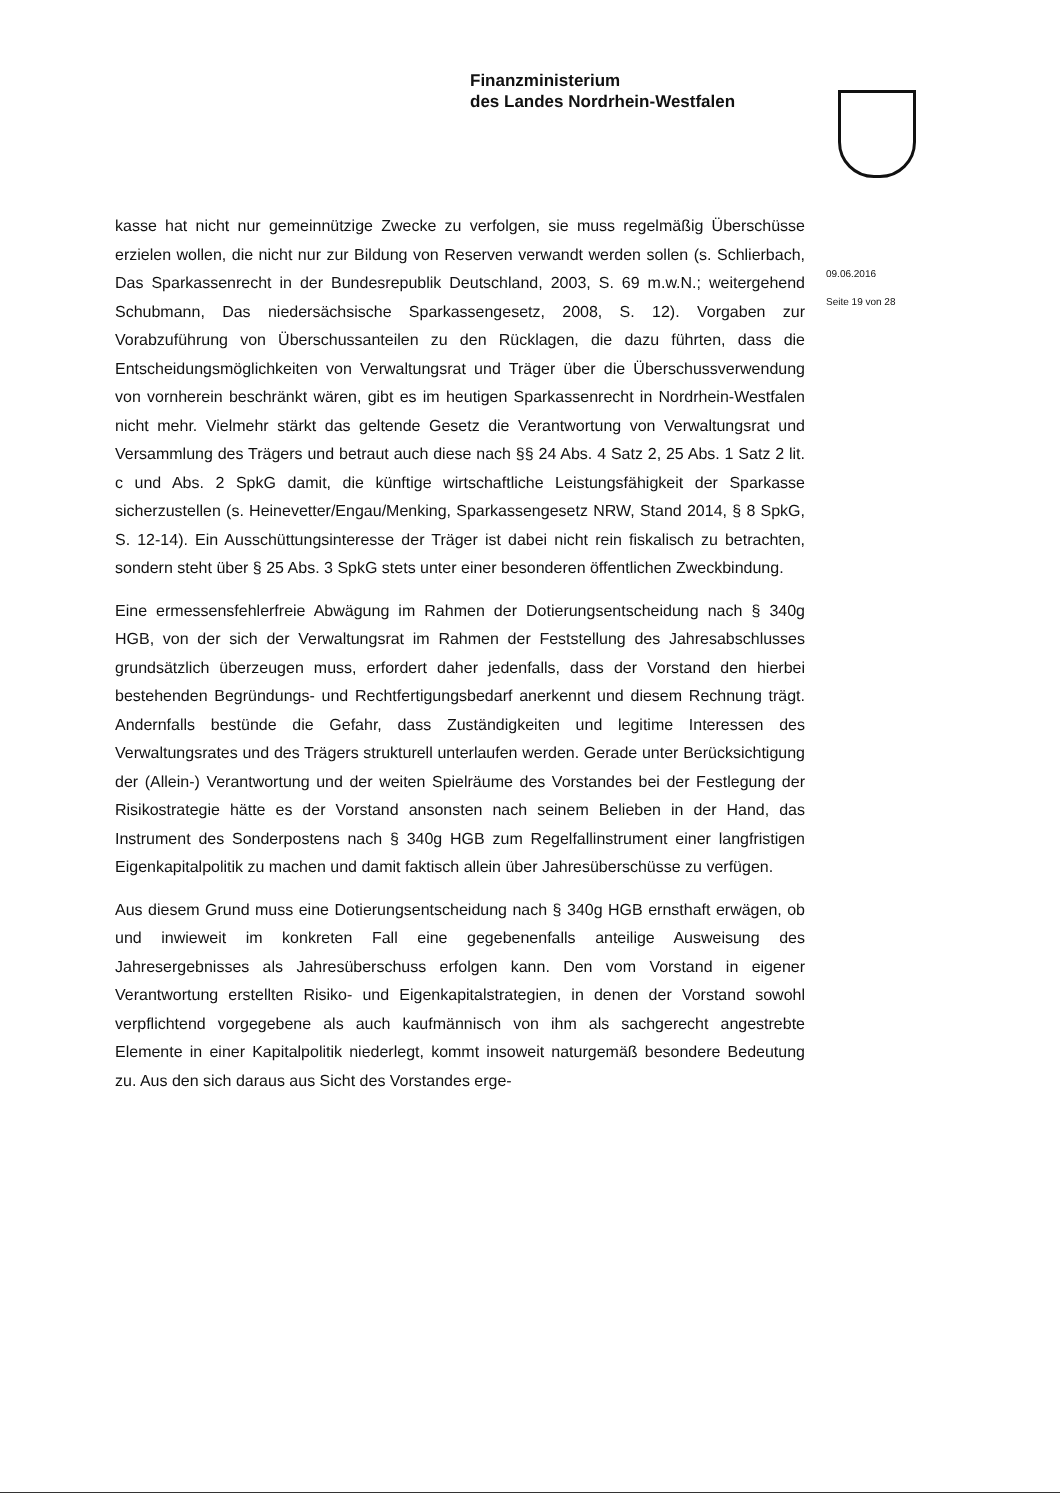Finanzministerium
des Landes Nordrhein-Westfalen
09.06.2016
Seite 19 von 28
kasse hat nicht nur gemeinnützige Zwecke zu verfolgen, sie muss regelmäßig Überschüsse erzielen wollen, die nicht nur zur Bildung von Reserven verwandt werden sollen (s. Schlierbach, Das Sparkassenrecht in der Bundesrepublik Deutschland, 2003, S. 69 m.w.N.; weitergehend Schubmann, Das niedersächsische Sparkassengesetz, 2008, S. 12). Vorgaben zur Vorabzuführung von Überschussanteilen zu den Rücklagen, die dazu führten, dass die Entscheidungsmöglichkeiten von Verwaltungsrat und Träger über die Überschussverwendung von vornherein beschränkt wären, gibt es im heutigen Sparkassenrecht in Nordrhein-Westfalen nicht mehr. Vielmehr stärkt das geltende Gesetz die Verantwortung von Verwaltungsrat und Versammlung des Trägers und betraut auch diese nach §§ 24 Abs. 4 Satz 2, 25 Abs. 1 Satz 2 lit. c und Abs. 2 SpkG damit, die künftige wirtschaftliche Leistungsfähigkeit der Sparkasse sicherzustellen (s. Heinevetter/Engau/Menking, Sparkassengesetz NRW, Stand 2014, § 8 SpkG, S. 12-14). Ein Ausschüttungsinteresse der Träger ist dabei nicht rein fiskalisch zu betrachten, sondern steht über § 25 Abs. 3 SpkG stets unter einer besonderen öffentlichen Zweckbindung.
Eine ermessensfehlerfreie Abwägung im Rahmen der Dotierungsentscheidung nach § 340g HGB, von der sich der Verwaltungsrat im Rahmen der Feststellung des Jahresabschlusses grundsätzlich überzeugen muss, erfordert daher jedenfalls, dass der Vorstand den hierbei bestehenden Begründungs- und Rechtfertigungsbedarf anerkennt und diesem Rechnung trägt. Andernfalls bestünde die Gefahr, dass Zuständigkeiten und legitime Interessen des Verwaltungsrates und des Trägers strukturell unterlaufen werden. Gerade unter Berücksichtigung der (Allein-) Verantwortung und der weiten Spielräume des Vorstandes bei der Festlegung der Risikostrategie hätte es der Vorstand ansonsten nach seinem Belieben in der Hand, das Instrument des Sonderpostens nach § 340g HGB zum Regelfallinstrument einer langfristigen Eigenkapitalpolitik zu machen und damit faktisch allein über Jahresüberschüsse zu verfügen.
Aus diesem Grund muss eine Dotierungsentscheidung nach § 340g HGB ernsthaft erwägen, ob und inwieweit im konkreten Fall eine gegebenenfalls anteilige Ausweisung des Jahresergebnisses als Jahresüberschuss erfolgen kann. Den vom Vorstand in eigener Verantwortung erstellten Risiko- und Eigenkapitalstrategien, in denen der Vorstand sowohl verpflichtend vorgegebene als auch kaufmännisch von ihm als sachgerecht angestrebte Elemente in einer Kapitalpolitik niederlegt, kommt insoweit naturgemäß besondere Bedeutung zu. Aus den sich daraus aus Sicht des Vorstandes erge-